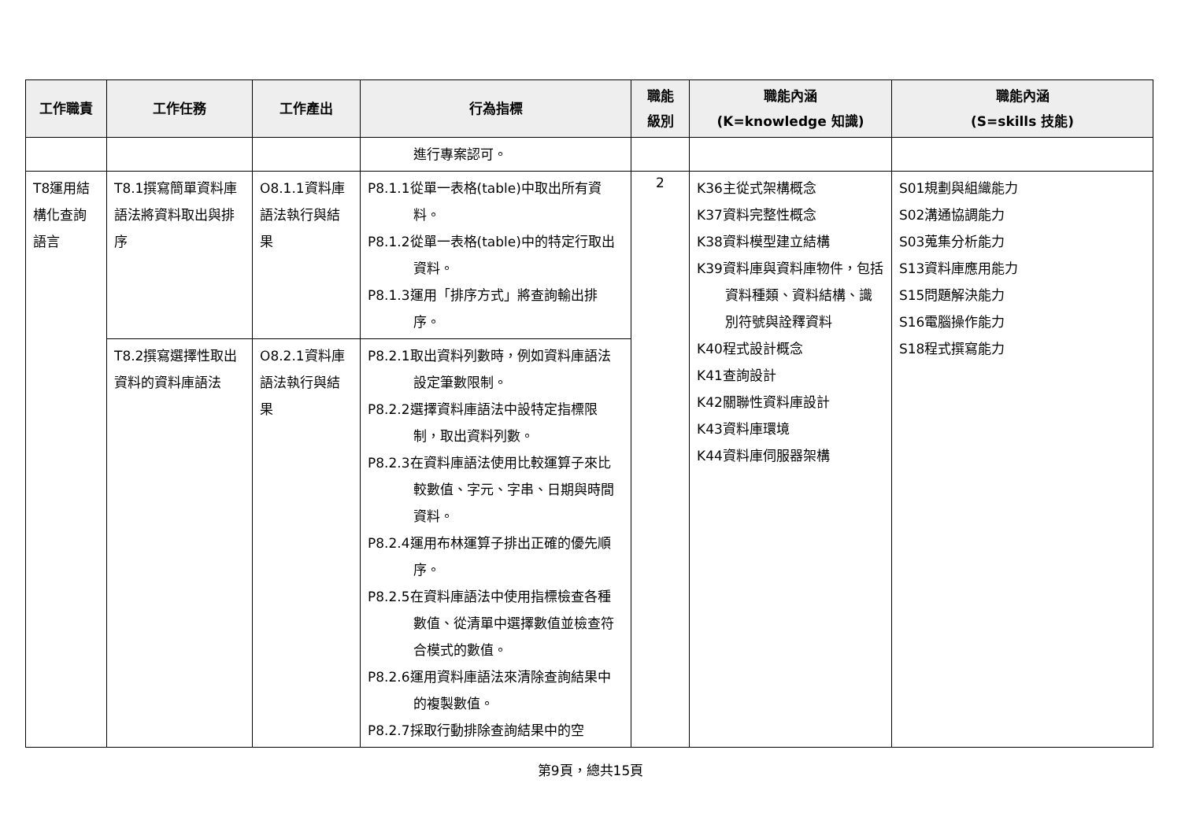| 工作職責 | 工作任務 | 工作產出 | 行為指標 | 職能 級別 | 職能內涵 (K=knowledge 知識) | 職能內涵 (S=skills 技能) |
| --- | --- | --- | --- | --- | --- | --- |
| | | | 進行專案認可。 | | | |
| T8運用結構化查詢語言 | T8.1撰寫簡單資料庫語法將資料取出與排序 | O8.1.1資料庫語法執行與結果 | P8.1.1從單一表格(table)中取出所有資料。 P8.1.2從單一表格(table)中的特定行取出資料。 P8.1.3運用「排序方式」將查詢輸出排序。 | 2 | K36主從式架構概念 K37資料完整性概念 K38資料模型建立結構 K39資料庫與資料庫物件，包括資料種類、資料結構、識別符號與詮釋資料 K40程式設計概念 K41查詢設計 K42關聯性資料庫設計 K43資料庫環境 K44資料庫伺服器架構 | S01規劃與組織能力 S02溝通協調能力 S03蒐集分析能力 S13資料庫應用能力 S15問題解決能力 S16電腦操作能力 S18程式撰寫能力 |
| | T8.2撰寫選擇性取出資料的資料庫語法 | O8.2.1資料庫語法執行與結果 | P8.2.1取出資料列數時，例如資料庫語法設定筆數限制。 P8.2.2選擇資料庫語法中設特定指標限制，取出資料列數。 P8.2.3在資料庫語法使用比較運算子來比較數值、字元、字串、日期與時間資料。 P8.2.4運用布林運算子排出正確的優先順序。 P8.2.5在資料庫語法中使用指標檢查各種數值、從清單中選擇數值並檢查符合模式的數值。 P8.2.6運用資料庫語法來清除查詢結果中的複製數值。 P8.2.7採取行動排除查詢結果中的空 | | | |
第9頁，總共15頁